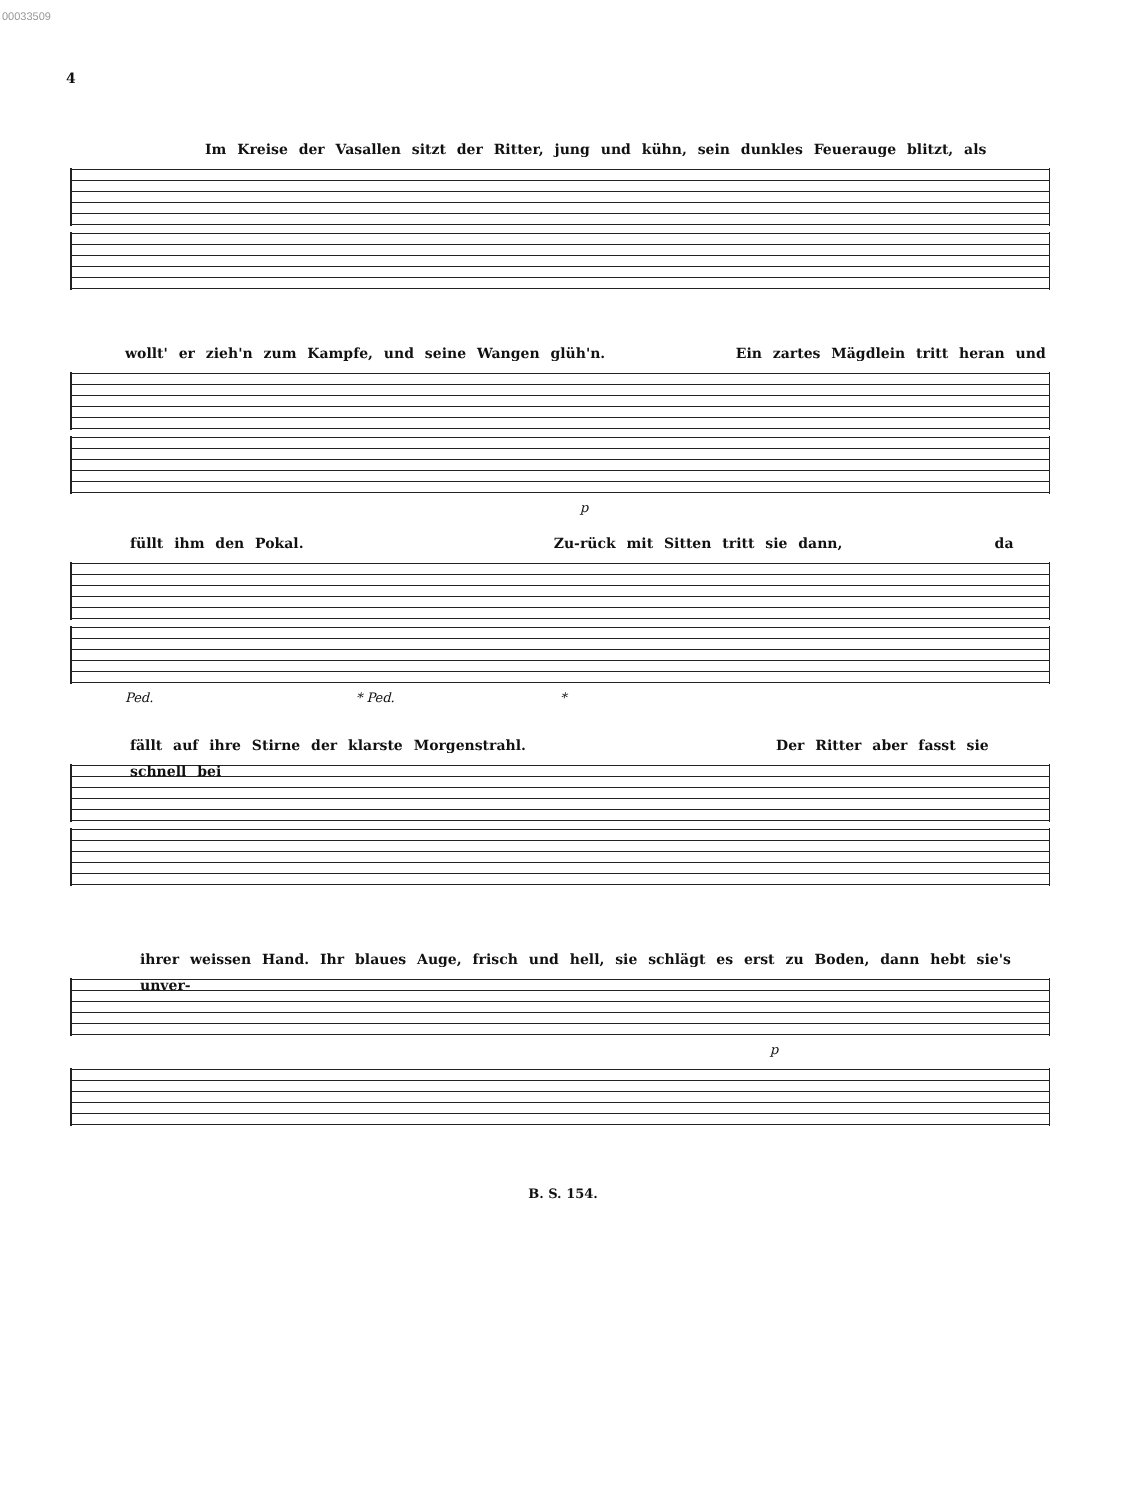00033509
4
Im Kreise der Vasallen sitzt der Ritter, jung und kühn, sein dunkles Feuerauge blitzt, als
wollt' er zieh'n zum Kampfe, und seine Wangen glüh'n. Ein zartes Mägdlein tritt heran und
p
füllt ihm den Pokal. Zu-rück mit Sitten tritt sie dann, da
Ped. * Ped. *
fällt auf ihre Stirne der klarste Morgenstrahl. Der Ritter aber fasst sie schnell bei
ihrer weissen Hand. Ihr blaues Auge, frisch und hell, sie schlägt es erst zu Boden, dann hebt sie's unver-
p
B. S. 154.